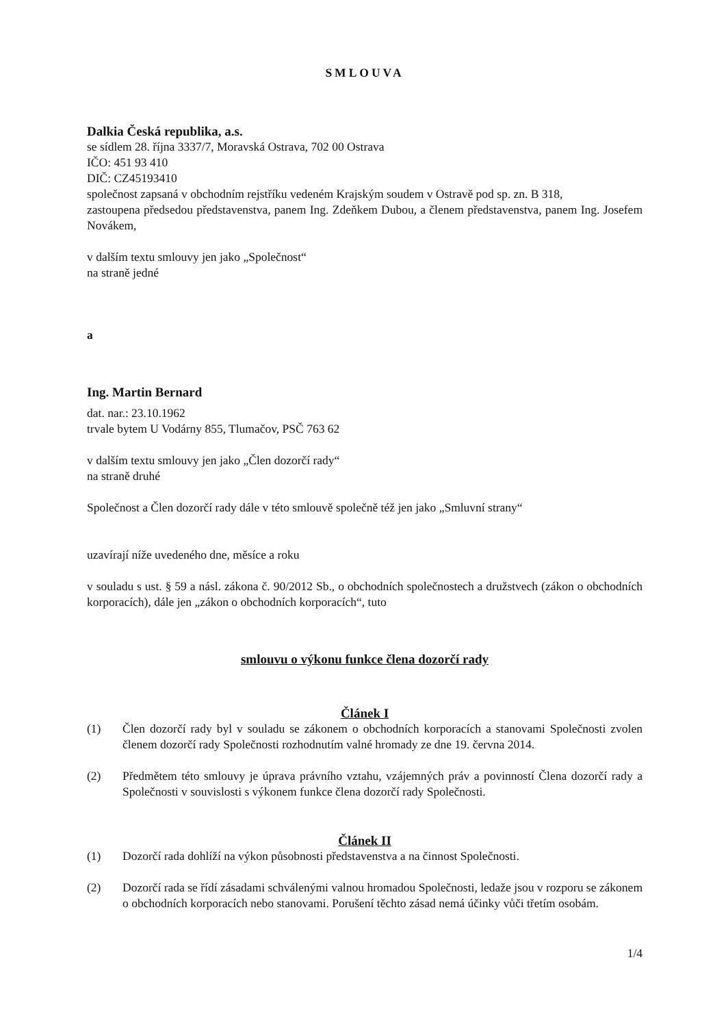SMLOUVA
Dalkia Česká republika, a.s.
se sídlem 28. října 3337/7, Moravská Ostrava, 702 00 Ostrava
IČO: 451 93 410
DIČ: CZ45193410
společnost zapsaná v obchodním rejstříku vedeném Krajským soudem v Ostravě pod sp. zn. B 318,
zastoupena předsedou představenstva, panem Ing. Zdeňkem Dubou, a členem představenstva, panem Ing. Josefem Novákem,
v dalším textu smlouvy jen jako „Společnost“
na straně jedné
a
Ing. Martin Bernard
dat. nar.: 23.10.1962
trvale bytem U Vodárny 855, Tlumačov, PSČ 763 62
v dalším textu smlouvy jen jako „Člen dozorčí rady“
na straně druhé
Společnost a Člen dozorčí rady dále v této smlouvě společně též jen jako „Smluvní strany“
uzavírají níže uvedeného dne, měsíce a roku
v souladu s ust. § 59 a násl. zákona č. 90/2012 Sb., o obchodních společnostech a družstvech (zákon o obchodních korporacích), dále jen „zákon o obchodních korporacích“, tuto
smlouvu o výkonu funkce člena dozorčí rady
Článek I
(1) Člen dozorčí rady byl v souladu se zákonem o obchodních korporacích a stanovami Společnosti zvolen členem dozorčí rady Společnosti rozhodnutím valné hromady ze dne 19. června 2014.
(2) Předmětem této smlouvy je úprava právního vztahu, vzájemných práv a povinností Člena dozorčí rady a Společnosti v souvislosti s výkonem funkce člena dozorčí rady Společnosti.
Článek II
(1) Dozorčí rada dohlíží na výkon působnosti představenstva a na činnost Společnosti.
(2) Dozorčí rada se řídí zásadami schválenými valnou hromadou Společnosti, ledaže jsou v rozporu se zákonem o obchodních korporacích nebo stanovami. Porušení těchto zásad nemá účinky vůči třetím osobám.
1/4